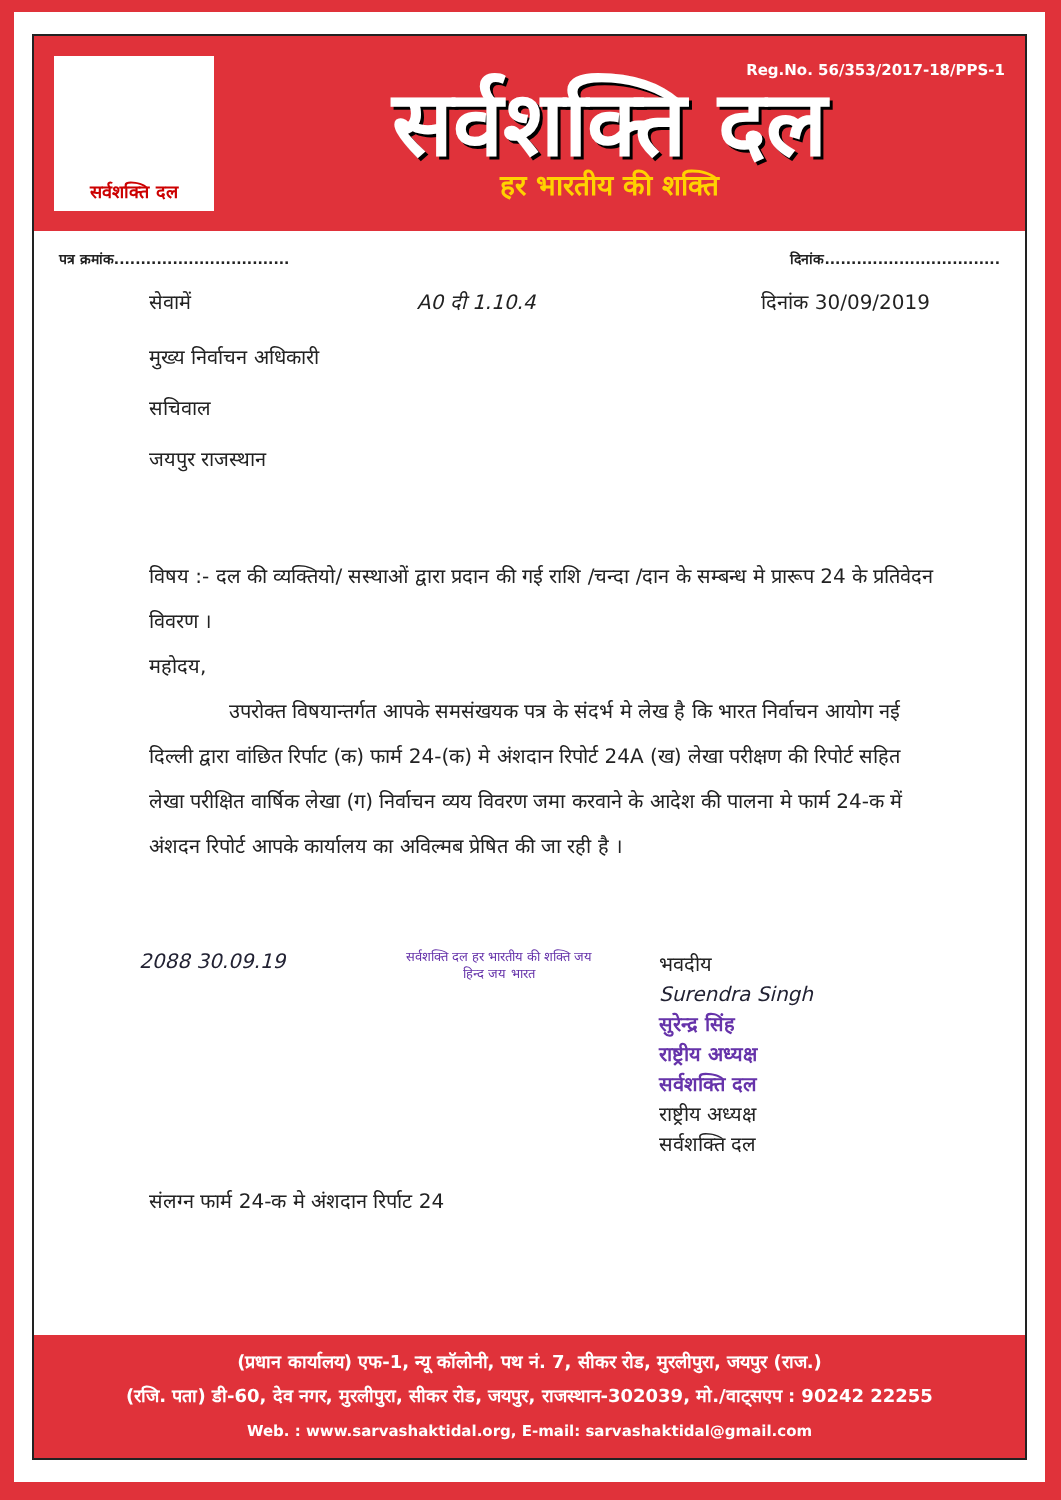सर्वशक्ति दल
Reg.No. 56/353/2017-18/PPS-1
सर्वशक्ति दल
हर भारतीय की शक्ति
पत्र क्रमांक................................. दिनांक.................................
सेवामें A0 दी 1.10.4 दिनांक 30/09/2019
मुख्य निर्वाचन अधिकारी
सचिवाल
जयपुर राजस्थान
विषय :- दल की व्यक्तियो/ सस्थाओं द्वारा प्रदान की गई राशि /चन्दा /दान के सम्बन्ध मे प्रारूप 24 के प्रतिवेदन विवरण ।
महोदय,
उपरोक्त विषयान्तर्गत आपके समसंखयक पत्र के संदर्भ मे लेख है कि भारत निर्वाचन आयोग नई दिल्ली द्वारा वांछित रिर्पाट (क) फार्म 24-(क) मे अंशदान रिपोर्ट 24A (ख) लेखा परीक्षण की रिपोर्ट सहित लेखा परीक्षित वार्षिक लेखा (ग) निर्वाचन व्यय विवरण जमा करवाने के आदेश की पालना मे फार्म 24-क में अंशदन रिपोर्ट आपके कार्यालय का अविल्मब प्रेषित की जा रही है ।
2088 30.09.19
सर्वशक्ति दल हर भारतीय की शक्ति जय हिन्द जय भारत
भवदीय
Surendra Singh
सुरेन्द्र सिंह
राष्ट्रीय अध्यक्ष
सर्वशक्ति दल
राष्ट्रीय अध्यक्ष
सर्वशक्ति दल
संलग्न फार्म 24-क मे अंशदान रिर्पाट 24
(प्रधान कार्यालय) एफ-1, न्यू कॉलोनी, पथ नं. 7, सीकर रोड, मुरलीपुरा, जयपुर (राज.)
(रजि. पता) डी-60, देव नगर, मुरलीपुरा, सीकर रोड, जयपुर, राजस्थान-302039, मो./वाट्सएप : 90242 22255
Web. : www.sarvashaktidal.org, E-mail: sarvashaktidal@gmail.com